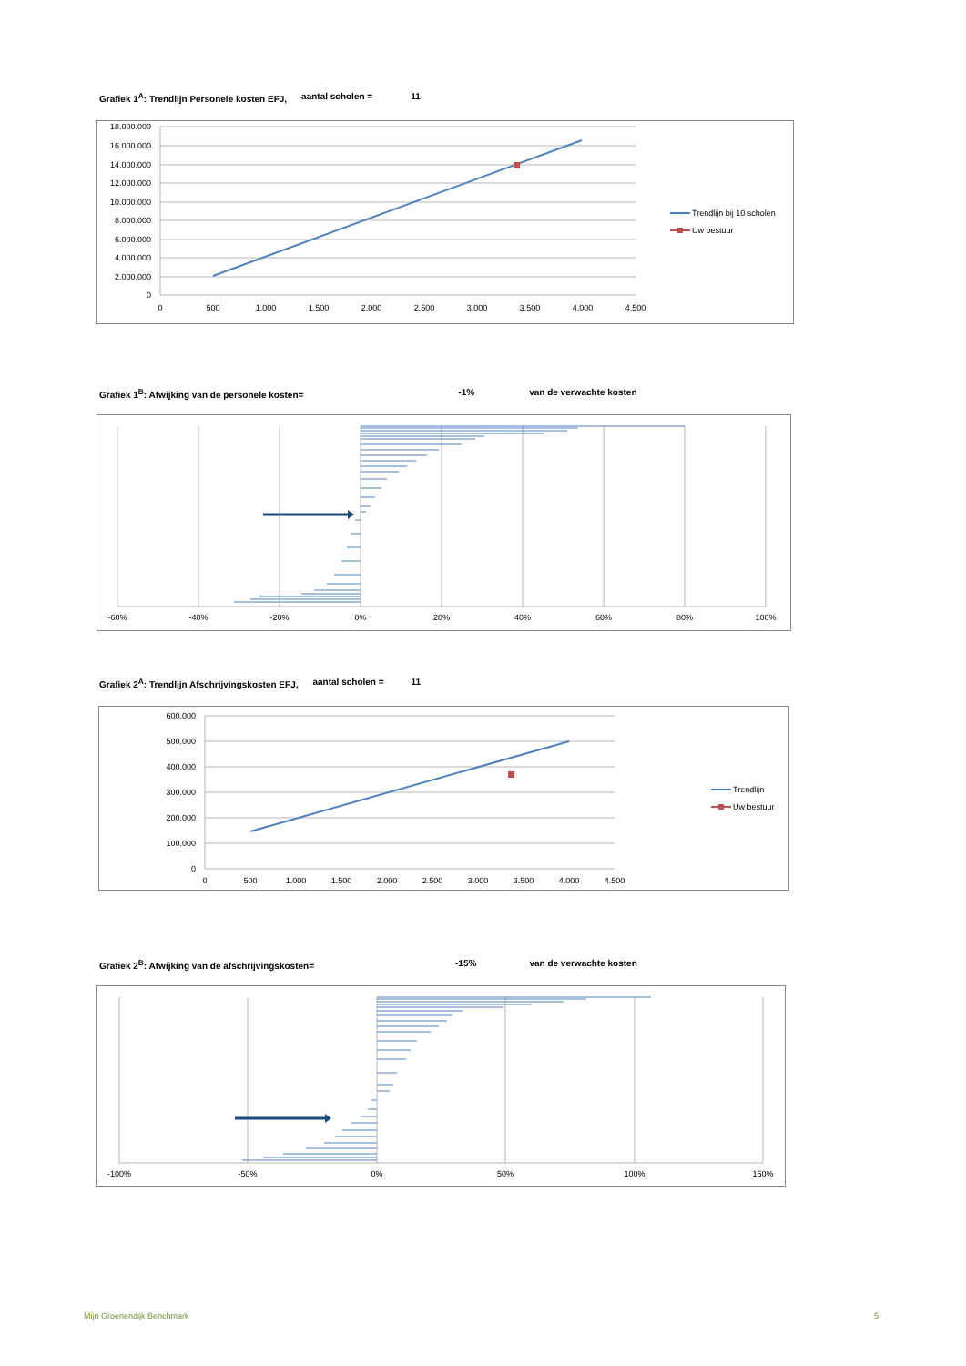Grafiek 1<sup>A</sup>: Trendlijn Personele kosten EFJ, aantal scholen = 11
18.000.000
16.000.000
14.000.000
12.000.000
10.000.000
8.000.000
6.000.000
4.000.000
2.000.000
0
0
500
1.000
1.500
2.000
2.500
3.000
3.500
4.000
4.500
Trendlijn bij 10 scholen
Uw bestuur
Grafiek 1<sup>B</sup>: Afwijking van de personele kosten= -1% van de verwachte kosten
-60%
-40%
-20%
0%
20%
40%
60%
80%
100%
Grafiek 2<sup>A</sup>: Trendlijn Afschrijvingskosten EFJ, aantal scholen = 11
600.000
500.000
400.000
300.000
200.000
100.000
0
0
500
1.000
1.500
2.000
2.500
3.000
3.500
4.000
4.500
Trendlijn
Uw bestuur
Grafiek 2<sup>B</sup>: Afwijking van de afschrijvingskosten= -15% van de verwachte kosten
-100%
-50%
0%
50%
100%
150%
Mijn Groenendijk Benchmark 5